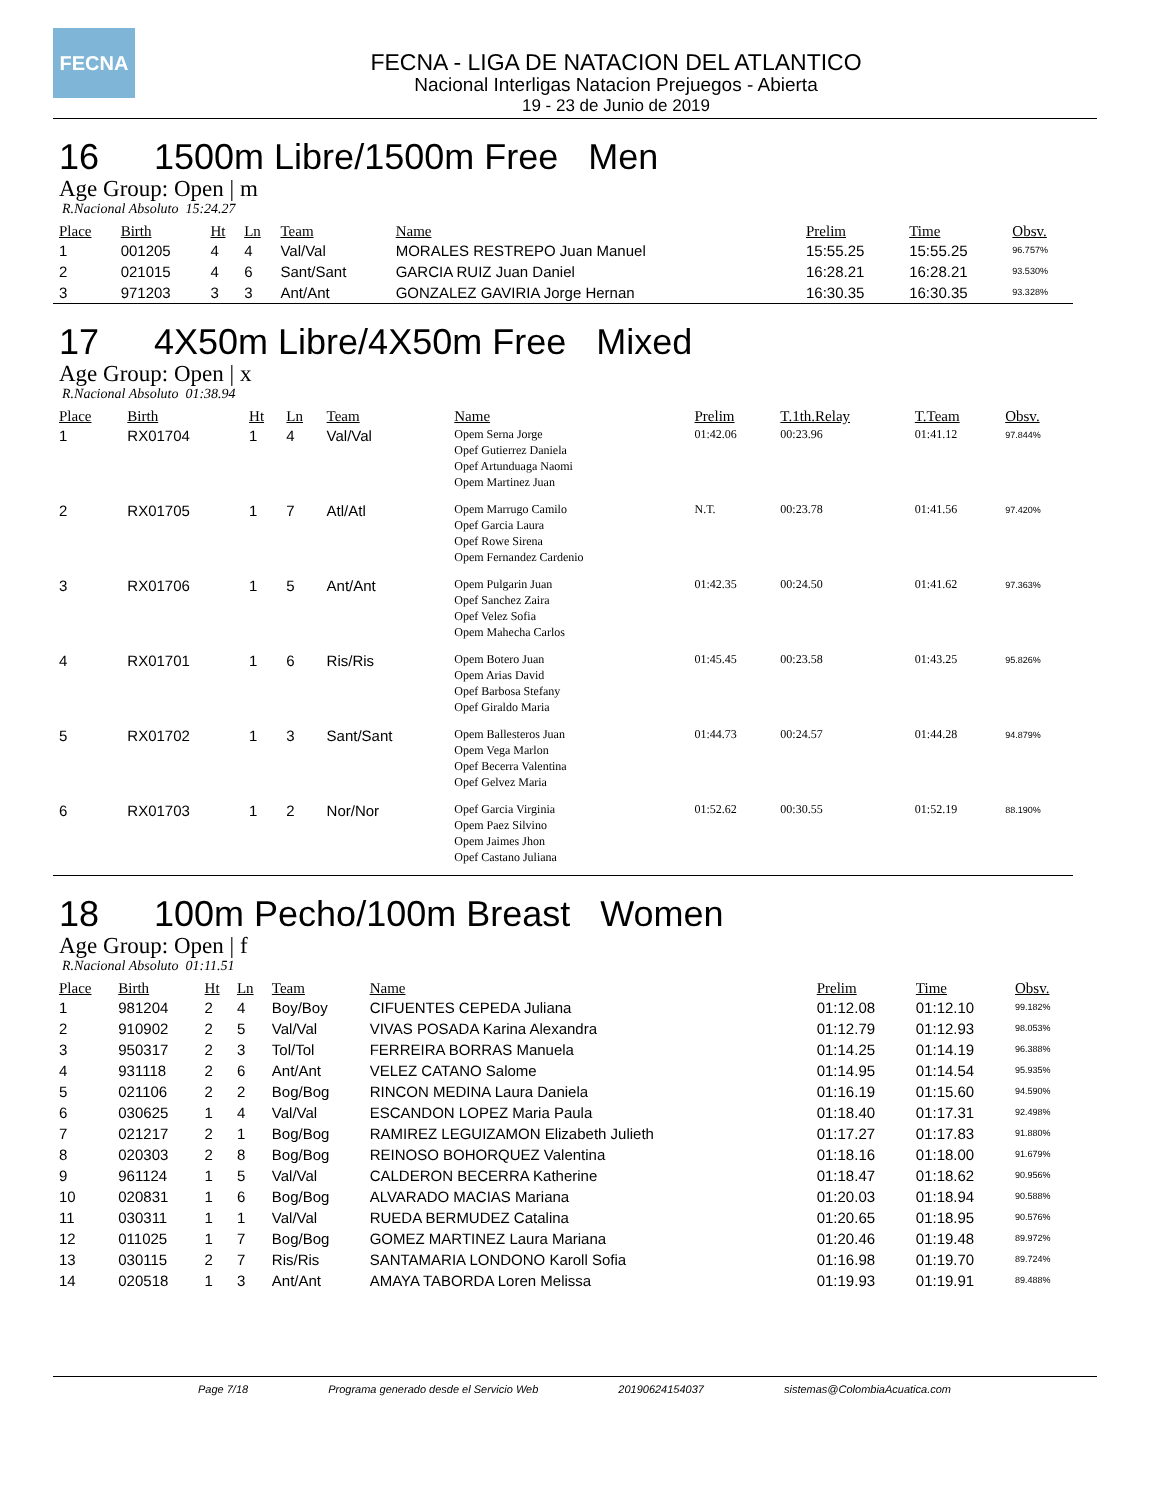FECNA
FECNA - LIGA DE NATACION DEL ATLANTICO
Nacional Interligas Natacion Prejuegos - Abierta
19 - 23 de Junio de 2019
16 1500m Libre/1500m Free Men
Age Group: Open | m
R.Nacional Absoluto 15:24.27
| Place | Birth | Ht | Ln | Team | Name | Prelim | Time | Obsv. |
| --- | --- | --- | --- | --- | --- | --- | --- | --- |
| 1 | 001205 | 4 | 4 | Val/Val | MORALES RESTREPO Juan Manuel | 15:55.25 | 15:55.25 | 96.757% |
| 2 | 021015 | 4 | 6 | Sant/Sant | GARCIA RUIZ Juan Daniel | 16:28.21 | 16:28.21 | 93.530% |
| 3 | 971203 | 3 | 3 | Ant/Ant | GONZALEZ GAVIRIA Jorge Hernan | 16:30.35 | 16:30.35 | 93.328% |
17 4X50m Libre/4X50m Free Mixed
Age Group: Open | x
R.Nacional Absoluto 01:38.94
| Place | Birth | Ht | Ln | Team | Name | Prelim | T.1th.Relay | T.Team | Obsv. |
| --- | --- | --- | --- | --- | --- | --- | --- | --- | --- |
| 1 | RX01704 | 1 | 4 | Val/Val | Opem Serna Jorge Opef Gutierrez Daniela Opef Artunduaga Naomi Opem Martinez Juan | 01:42.06 | 00:23.96 | 01:41.12 | 97.844% |
| 2 | RX01705 | 1 | 7 | Atl/Atl | Opem Marrugo Camilo Opef Garcia Laura Opef Rowe Sirena Opem Fernandez Cardenio | N.T. | 00:23.78 | 01:41.56 | 97.420% |
| 3 | RX01706 | 1 | 5 | Ant/Ant | Opem Pulgarin Juan Opef Sanchez Zaira Opef Velez Sofia Opem Mahecha Carlos | 01:42.35 | 00:24.50 | 01:41.62 | 97.363% |
| 4 | RX01701 | 1 | 6 | Ris/Ris | Opem Botero Juan Opem Arias David Opef Barbosa Stefany Opef Giraldo Maria | 01:45.45 | 00:23.58 | 01:43.25 | 95.826% |
| 5 | RX01702 | 1 | 3 | Sant/Sant | Opem Ballesteros Juan Opem Vega Marlon Opef Becerra Valentina Opef Gelvez Maria | 01:44.73 | 00:24.57 | 01:44.28 | 94.879% |
| 6 | RX01703 | 1 | 2 | Nor/Nor | Opef Garcia Virginia Opem Paez Silvino Opem Jaimes Jhon Opef Castano Juliana | 01:52.62 | 00:30.55 | 01:52.19 | 88.190% |
18 100m Pecho/100m Breast Women
Age Group: Open | f
R.Nacional Absoluto 01:11.51
| Place | Birth | Ht | Ln | Team | Name | Prelim | Time | Obsv. |
| --- | --- | --- | --- | --- | --- | --- | --- | --- |
| 1 | 981204 | 2 | 4 | Boy/Boy | CIFUENTES CEPEDA Juliana | 01:12.08 | 01:12.10 | 99.182% |
| 2 | 910902 | 2 | 5 | Val/Val | VIVAS POSADA Karina Alexandra | 01:12.79 | 01:12.93 | 98.053% |
| 3 | 950317 | 2 | 3 | Tol/Tol | FERREIRA BORRAS Manuela | 01:14.25 | 01:14.19 | 96.388% |
| 4 | 931118 | 2 | 6 | Ant/Ant | VELEZ CATANO Salome | 01:14.95 | 01:14.54 | 95.935% |
| 5 | 021106 | 2 | 2 | Bog/Bog | RINCON MEDINA Laura Daniela | 01:16.19 | 01:15.60 | 94.590% |
| 6 | 030625 | 1 | 4 | Val/Val | ESCANDON LOPEZ Maria Paula | 01:18.40 | 01:17.31 | 92.498% |
| 7 | 021217 | 2 | 1 | Bog/Bog | RAMIREZ LEGUIZAMON Elizabeth Julieth | 01:17.27 | 01:17.83 | 91.880% |
| 8 | 020303 | 2 | 8 | Bog/Bog | REINOSO BOHORQUEZ Valentina | 01:18.16 | 01:18.00 | 91.679% |
| 9 | 961124 | 1 | 5 | Val/Val | CALDERON BECERRA Katherine | 01:18.47 | 01:18.62 | 90.956% |
| 10 | 020831 | 1 | 6 | Bog/Bog | ALVARADO MACIAS Mariana | 01:20.03 | 01:18.94 | 90.588% |
| 11 | 030311 | 1 | 1 | Val/Val | RUEDA BERMUDEZ Catalina | 01:20.65 | 01:18.95 | 90.576% |
| 12 | 011025 | 1 | 7 | Bog/Bog | GOMEZ MARTINEZ Laura Mariana | 01:20.46 | 01:19.48 | 89.972% |
| 13 | 030115 | 2 | 7 | Ris/Ris | SANTAMARIA LONDONO Karoll Sofia | 01:16.98 | 01:19.70 | 89.724% |
| 14 | 020518 | 1 | 3 | Ant/Ant | AMAYA TABORDA Loren Melissa | 01:19.93 | 01:19.91 | 89.488% |
Page 7/18 Programa generado desde el Servicio Web 20190624154037 sistemas@ColombiaAcuatica.com